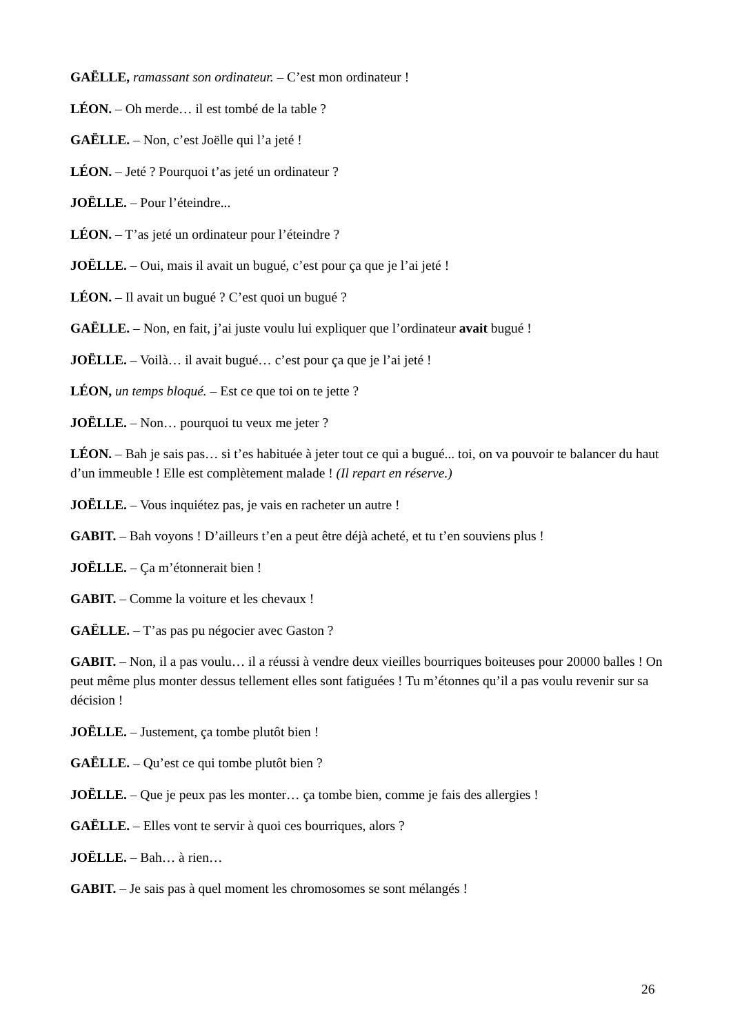GAËLLE, ramassant son ordinateur. – C’est mon ordinateur !
LÉON. – Oh merde… il est tombé de la table ?
GAËLLE. – Non, c’est Joëlle qui l’a jeté !
LÉON. – Jeté ? Pourquoi t’as jeté un ordinateur ?
JOËLLE. – Pour l’éteindre...
LÉON. – T’as jeté un ordinateur pour l’éteindre ?
JOËLLE. – Oui, mais il avait un bugué, c’est pour ça que je l’ai jeté !
LÉON. – Il avait un bugué ? C’est quoi un bugué ?
GAËLLE. – Non, en fait, j’ai juste voulu lui expliquer que l’ordinateur avait bugué !
JOËLLE. – Voilà… il avait bugué… c’est pour ça que je l’ai jeté !
LÉON, un temps bloqué. – Est ce que toi on te jette ?
JOËLLE. – Non… pourquoi tu veux me jeter ?
LÉON. – Bah je sais pas… si t’es habituée à jeter tout ce qui a bugué... toi, on va pouvoir te balancer du haut d’un immeuble ! Elle est complètement malade ! (Il repart en réserve.)
JOËLLE. – Vous inquiétez pas, je vais en racheter un autre !
GABIT. – Bah voyons ! D’ailleurs t’en a peut être déjà acheté, et tu t’en souviens plus !
JOËLLE. – Ça m’étonnerait bien !
GABIT. – Comme la voiture et les chevaux !
GAËLLE. – T’as pas pu négocier avec Gaston ?
GABIT. – Non, il a pas voulu… il a réussi à vendre deux vieilles bourriques boiteuses pour 20000 balles ! On peut même plus monter dessus tellement elles sont fatiguées ! Tu m’étonnes qu’il a pas voulu revenir sur sa décision !
JOËLLE. – Justement, ça tombe plutôt bien !
GAËLLE. – Qu’est ce qui tombe plutôt bien ?
JOËLLE. – Que je peux pas les monter… ça tombe bien, comme je fais des allergies !
GAËLLE. – Elles vont te servir à quoi ces bourriques, alors ?
JOËLLE. – Bah… à rien…
GABIT. – Je sais pas à quel moment les chromosomes se sont mélangés !
26